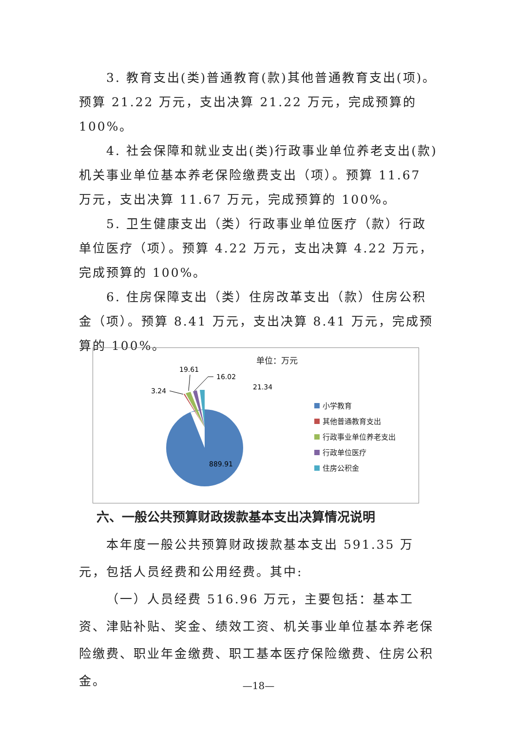3. 教育支出(类)普通教育(款)其他普通教育支出(项)。预算 21.22 万元，支出决算 21.22 万元，完成预算的 100%。
4. 社会保障和就业支出(类)行政事业单位养老支出(款)机关事业单位基本养老保险缴费支出（项）。预算 11.67 万元，支出决算 11.67 万元，完成预算的 100%。
5. 卫生健康支出（类）行政事业单位医疗（款）行政单位医疗（项）。预算 4.22 万元，支出决算 4.22 万元，完成预算的 100%。
6. 住房保障支出（类）住房改革支出（款）住房公积金（项）。预算 8.41 万元，支出决算 8.41 万元，完成预算的 100%。
单位：万元
3.24
19.61
16.02
21.34
889.91
小学教育
其他普通教育支出
行政事业单位养老支出
行政单位医疗
住房公积金
六、一般公共预算财政拨款基本支出决算情况说明
本年度一般公共预算财政拨款基本支出 591.35 万元，包括人员经费和公用经费。其中:
（一）人员经费 516.96 万元，主要包括：基本工资、津贴补贴、奖金、绩效工资、机关事业单位基本养老保险缴费、职业年金缴费、职工基本医疗保险缴费、住房公积金。
—18—